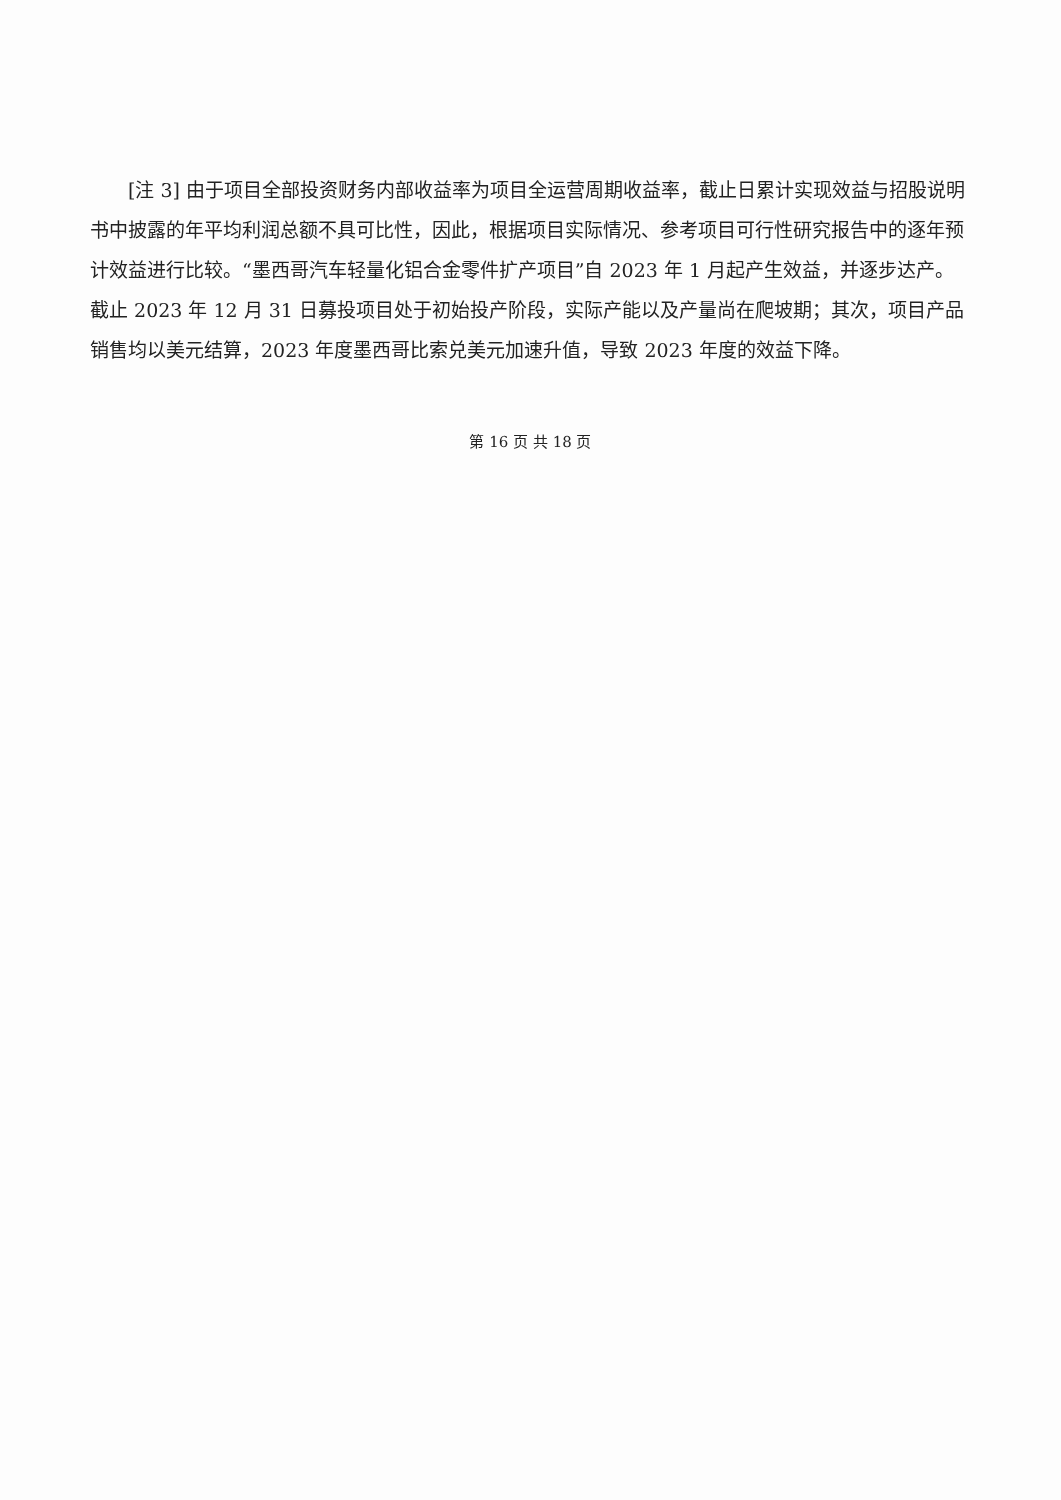[注 3] 由于项目全部投资财务内部收益率为项目全运营周期收益率，截止日累计实现效益与招股说明书中披露的年平均利润总额不具可比性，因此，根据项目实际情况、参考项目可行性研究报告中的逐年预计效益进行比较。“墨西哥汽车轻量化铝合金零件扩产项目”自 2023 年 1 月起产生效益，并逐步达产。截止 2023 年 12 月 31 日募投项目处于初始投产阶段，实际产能以及产量尚在爬坡期；其次，项目产品销售均以美元结算，2023 年度墨西哥比索兑美元加速升值，导致 2023 年度的效益下降。
第 16 页 共 18 页